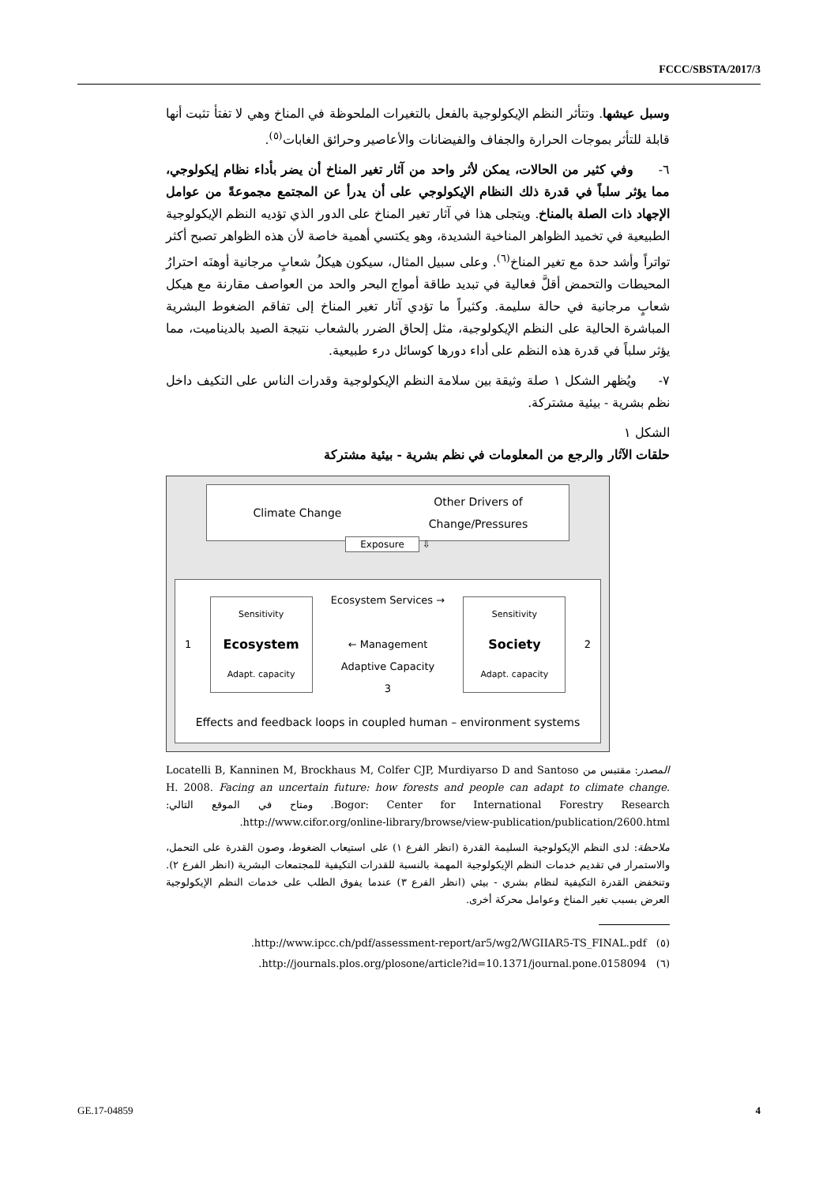FCCC/SBSTA/2017/3
وسبل عيشها. وتتأثر النظم الإيكولوجية بالفعل بالتغيرات الملحوظة في المناخ وهي لا تفتأ تثبت أنها قابلة للتأثر بموجات الحرارة والجفاف والفيضانات والأعاصير وحرائق الغابات<sup>(٥)</sup>.
٦- وفي كثير من الحالات، يمكن لأثر واحد من آثار تغير المناخ أن يضر بأداء نظام إيكولوجي، مما يؤثر سلباً في قدرة ذلك النظام الإيكولوجي على أن يدرأ عن المجتمع مجموعةً من عوامل الإجهاد ذات الصلة بالمناخ. ويتجلى هذا في آثار تغير المناخ على الدور الذي تؤديه النظم الإيكولوجية الطبيعية في تخميد الظواهر المناخية الشديدة، وهو يكتسي أهمية خاصة لأن هذه الظواهر تصبح أكثر تواتراً وأشد حدة مع تغير المناخ<sup>(٦)</sup>. وعلى سبيل المثال، سيكون هيكلُ شعابٍ مرجانية أوهنَه احترارُ المحيطات والتحمض أقلَّ فعالية في تبديد طاقة أمواج البحر والحد من العواصف مقارنة مع هيكل شعابٍ مرجانية في حالة سليمة. وكثيراً ما تؤدي آثار تغير المناخ إلى تفاقم الضغوط البشرية المباشرة الحالية على النظم الإيكولوجية، مثل إلحاق الضرر بالشعاب نتيجة الصيد بالديناميت، مما يؤثر سلباً في قدرة هذه النظم على أداء دورها كوسائل درء طبيعية.
٧- ويُظهر الشكل ١ صلة وثيقة بين سلامة النظم الإيكولوجية وقدرات الناس على التكيف داخل نظم بشرية - بيئية مشتركة.
الشكل ١
حلقات الآثار والرجع من المعلومات في نظم بشرية - بيئية مشتركة
Climate Change Other Drivers of
Change/Pressures
Exposure ⇩
1
Sensitivity
Ecosystem
Adapt. capacity
Ecosystem Services →
← Management
Adaptive Capacity
3
Sensitivity
Society
Adapt. capacity
2
Effects and feedback loops in coupled human – environment systems
المصدر: مقتبس من Locatelli B, Kanninen M, Brockhaus M, Colfer CJP, Murdiyarso D and Santoso H. 2008. Facing an uncertain future: how forests and people can adapt to climate change. Bogor: Center for International Forestry Research. ومتاح في الموقع التالي: http://www.cifor.org/online-library/browse/view-publication/publication/2600.html.
ملاحظة: لدى النظم الإيكولوجية السليمة القدرة (انظر الفرع ١) على استيعاب الضغوط، وصون القدرة على التحمل، والاستمرار في تقديم خدمات النظم الإيكولوجية المهمة بالنسبة للقدرات التكيفية للمجتمعات البشرية (انظر الفرع ٢). وتنخفض القدرة التكيفية لنظام بشري - بيئي (انظر الفرع ٣) عندما يفوق الطلب على خدمات النظم الإيكولوجية العرض بسبب تغير المناخ وعوامل محركة أخرى.
(٥) http://www.ipcc.ch/pdf/assessment-report/ar5/wg2/WGIIAR5-TS_FINAL.pdf.
(٦) http://journals.plos.org/plosone/article?id=10.1371/journal.pone.0158094.
GE.17-04859 4